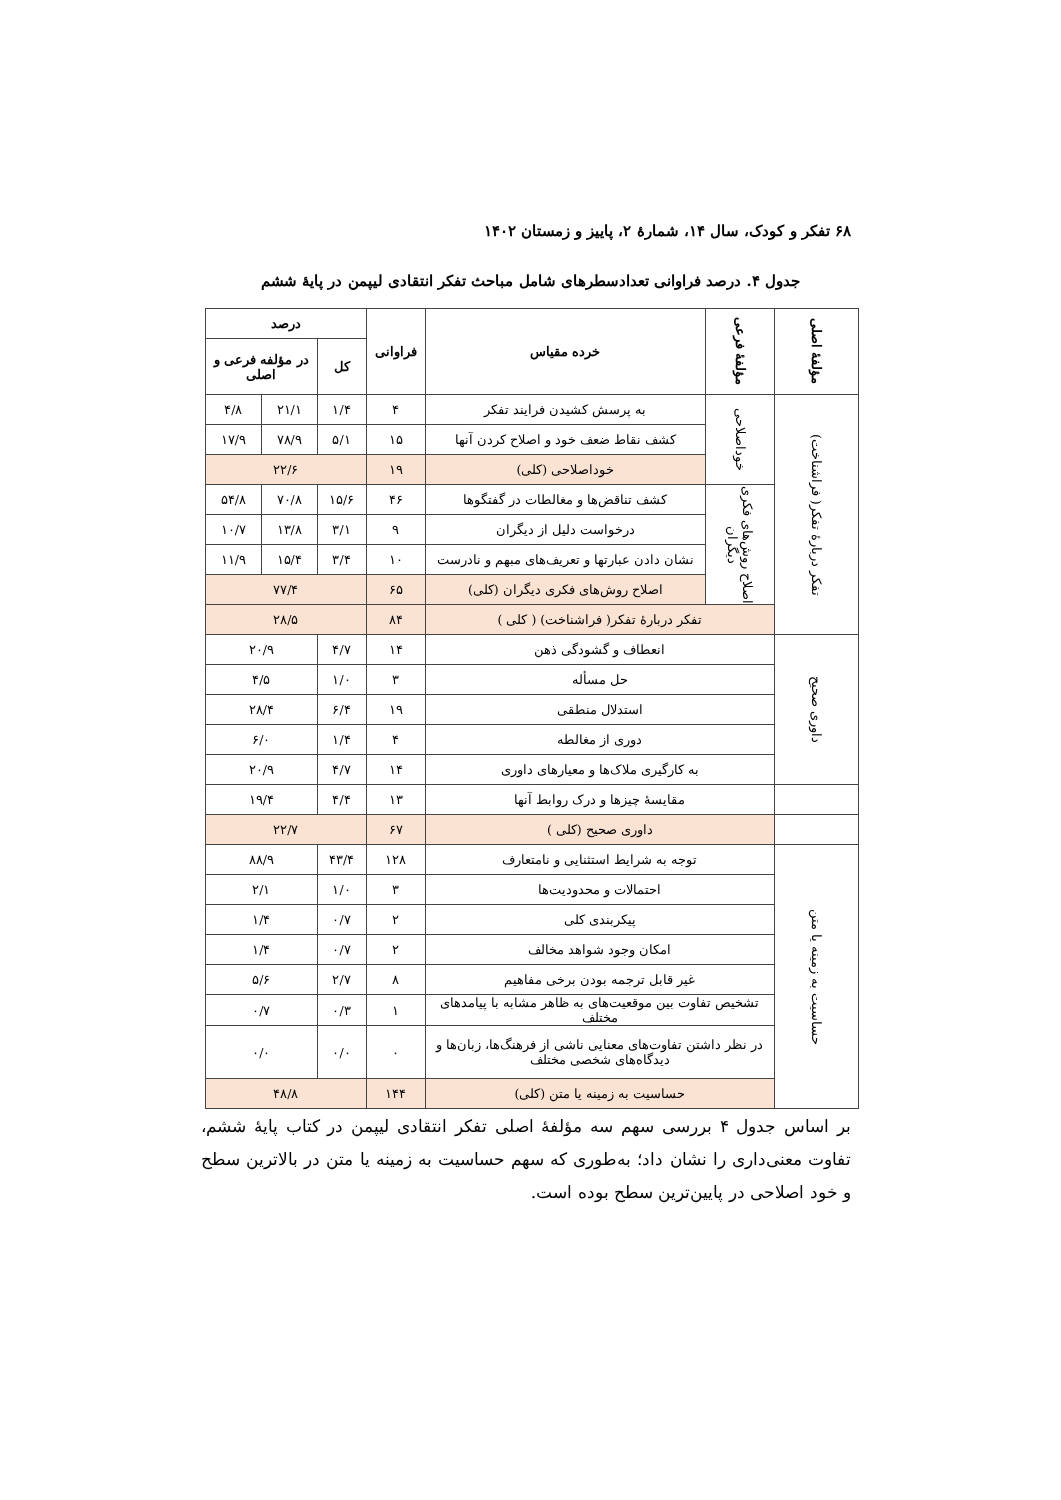۶۸ تفکر و کودک، سال ۱۴، شمارهٔ ۲، پاییز و زمستان ۱۴۰۲
جدول ۴. درصد فراوانی تعدادسطرهای شامل مباحث تفکر انتقادی لیپمن در پایهٔ ششم
| مؤلفهٔ اصلی | مؤلفهٔ فرعی | خرده مقیاس | فراوانی | درصد | | |
| --- | --- | --- | --- | --- | --- | --- |
| | | | | کل | در مؤلفه فرعی و اصلی | |
| تفکر دربارهٔ تفکر( فراشناخت) | خوداصلاحی | به پرسش کشیدن فرایند تفکر | ۴ | ۱/۴ | ۲۱/۱ | ۴/۸ |
| | | کشف نقاط ضعف خود و اصلاح کردن آنها | ۱۵ | ۵/۱ | ۷۸/۹ | ۱۷/۹ |
| | | خوداصلاحی (کلی) | ۱۹ | ۲۲/۶ | | |
| | اصلاح روش‌های فکری دیگران | کشف تناقض‌ها و مغالطات در گفتگوها | ۴۶ | ۱۵/۶ | ۷۰/۸ | ۵۴/۸ |
| | | درخواست دلیل از دیگران | ۹ | ۳/۱ | ۱۳/۸ | ۱۰/۷ |
| | | نشان دادن عبارتها و تعریف‌های مبهم و نادرست | ۱۰ | ۳/۴ | ۱۵/۴ | ۱۱/۹ |
| | | اصلاح روش‌های فکری دیگران (کلی) | ۶۵ | ۷۷/۴ | | |
| | تفکر دربارهٔ تفکر( فراشناخت) ( کلی ) | | ۸۴ | ۲۸/۵ | | |
| داوری صحیح | انعطاف و گشودگی ذهن | | ۱۴ | ۴/۷ | ۲۰/۹ | |
| | حل مسأله | | ۳ | ۱/۰ | ۴/۵ | |
| | استدلال منطقی | | ۱۹ | ۶/۴ | ۲۸/۴ | |
| | دوری از مغالطه | | ۴ | ۱/۴ | ۶/۰ | |
| | به کارگیری ملاک‌ها و معیارهای داوری | | ۱۴ | ۴/۷ | ۲۰/۹ | |
| | مقایسهٔ چیزها و درک روابط آنها | | ۱۳ | ۴/۴ | ۱۹/۴ | |
| | داوری صحیح (کلی ) | | ۶۷ | ۲۲/۷ | | |
| حساسیت به زمینه یا متن | توجه به شرایط استثنایی و نامتعارف | | ۱۲۸ | ۴۳/۴ | ۸۸/۹ | |
| | احتمالات و محدودیت‌ها | | ۳ | ۱/۰ | ۲/۱ | |
| | پیکربندی کلی | | ۲ | ۰/۷ | ۱/۴ | |
| | امکان وجود شواهد مخالف | | ۲ | ۰/۷ | ۱/۴ | |
| | غیر قابل ترجمه بودن برخی مفاهیم | | ۸ | ۲/۷ | ۵/۶ | |
| | تشخیص تفاوت بین موقعیت‌های به ظاهر مشابه با پیامدهای مختلف | | ۱ | ۰/۳ | ۰/۷ | |
| | در نظر داشتن تفاوت‌های معنایی ناشی از فرهنگ‌ها، زبان‌ها و دیدگاه‌های شخصی مختلف | | ۰ | ۰/۰ | ۰/۰ | |
| | حساسیت به زمینه یا متن (کلی) | | ۱۴۴ | ۴۸/۸ | | |
بر اساس جدول ۴ بررسی سهم سه مؤلفهٔ اصلی تفکر انتقادی لیپمن در کتاب پایهٔ ششم، تفاوت معنی‌داری را نشان داد؛ به‌طوری که سهم حساسیت به زمینه یا متن در بالاترین سطح و خود اصلاحی در پایین‌ترین سطح بوده است.